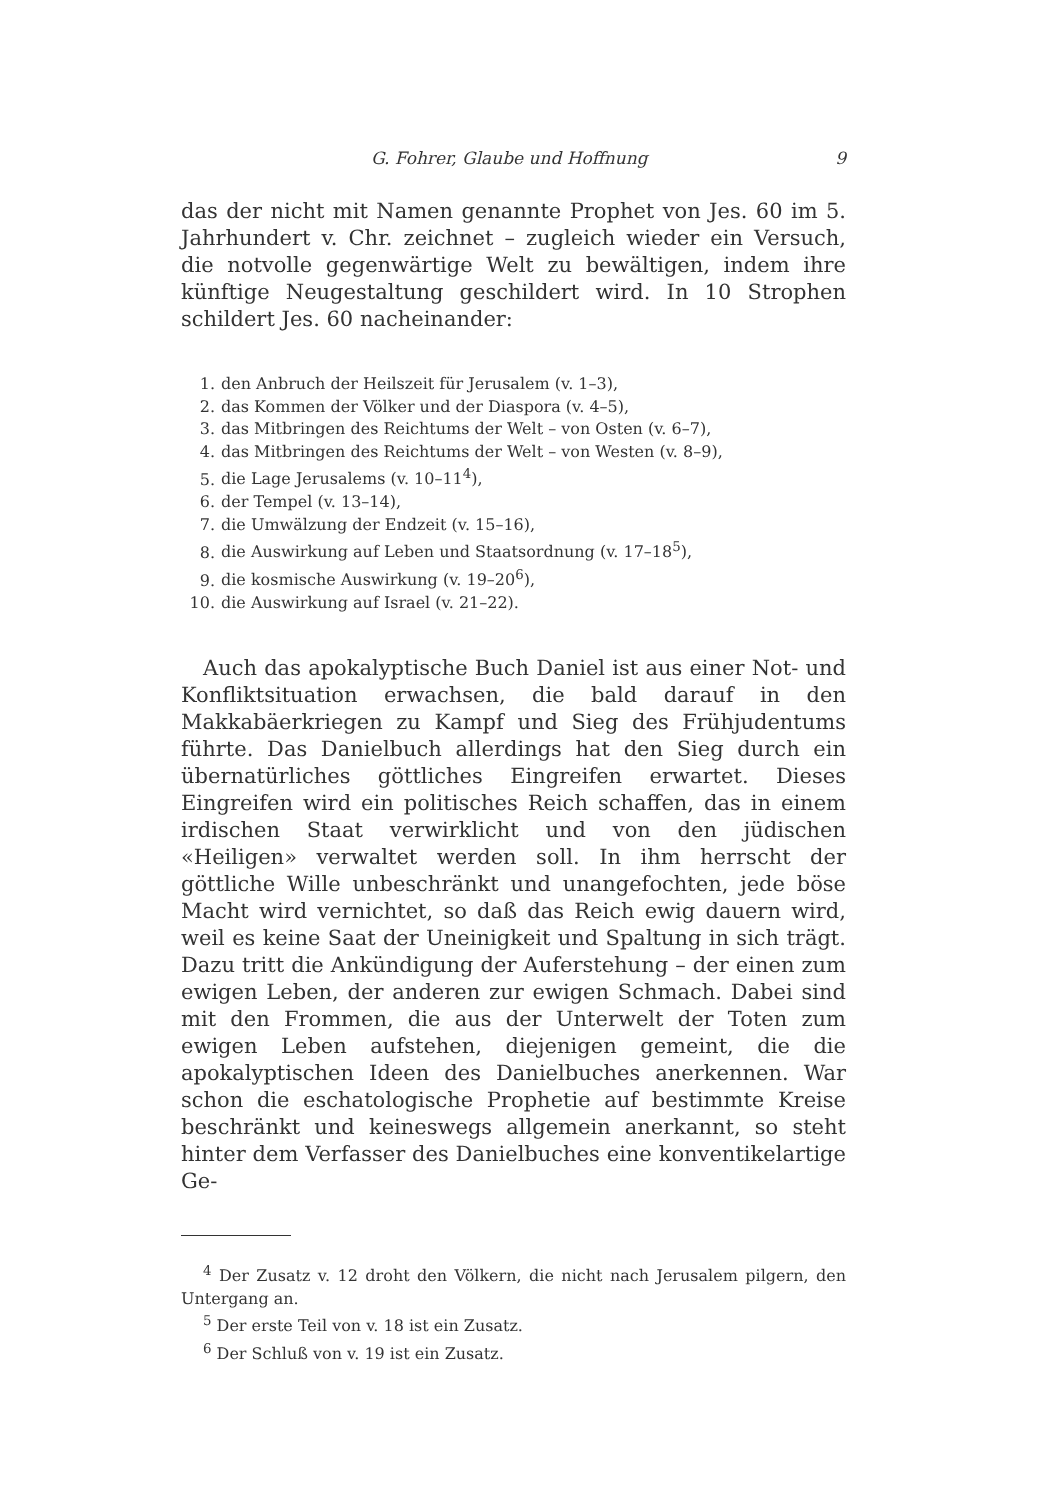G. Fohrer, Glaube und Hoffnung 9
das der nicht mit Namen genannte Prophet von Jes. 60 im 5. Jahrhundert v. Chr. zeichnet – zugleich wieder ein Versuch, die notvolle gegenwärtige Welt zu bewältigen, indem ihre künftige Neugestaltung geschildert wird. In 10 Strophen schildert Jes. 60 nacheinander:
1. den Anbruch der Heilszeit für Jerusalem (v. 1–3),
2. das Kommen der Völker und der Diaspora (v. 4–5),
3. das Mitbringen des Reichtums der Welt – von Osten (v. 6–7),
4. das Mitbringen des Reichtums der Welt – von Westen (v. 8–9),
5. die Lage Jerusalems (v. 10–11<sup>4</sup>),
6. der Tempel (v. 13–14),
7. die Umwälzung der Endzeit (v. 15–16),
8. die Auswirkung auf Leben und Staatsordnung (v. 17–18<sup>5</sup>),
9. die kosmische Auswirkung (v. 19–20<sup>6</sup>),
10. die Auswirkung auf Israel (v. 21–22).
Auch das apokalyptische Buch Daniel ist aus einer Not- und Konfliktsituation erwachsen, die bald darauf in den Makkabäerkriegen zu Kampf und Sieg des Frühjudentums führte. Das Danielbuch allerdings hat den Sieg durch ein übernatürliches göttliches Eingreifen erwartet. Dieses Eingreifen wird ein politisches Reich schaffen, das in einem irdischen Staat verwirklicht und von den jüdischen «Heiligen» verwaltet werden soll. In ihm herrscht der göttliche Wille unbeschränkt und unangefochten, jede böse Macht wird vernichtet, so daß das Reich ewig dauern wird, weil es keine Saat der Uneinigkeit und Spaltung in sich trägt. Dazu tritt die Ankündigung der Auferstehung – der einen zum ewigen Leben, der anderen zur ewigen Schmach. Dabei sind mit den Frommen, die aus der Unterwelt der Toten zum ewigen Leben aufstehen, diejenigen gemeint, die die apokalyptischen Ideen des Danielbuches anerkennen. War schon die eschatologische Prophetie auf bestimmte Kreise beschränkt und keineswegs allgemein anerkannt, so steht hinter dem Verfasser des Danielbuches eine konventikelartige Ge-
<sup>4</sup> Der Zusatz v. 12 droht den Völkern, die nicht nach Jerusalem pilgern, den Untergang an.
<sup>5</sup> Der erste Teil von v. 18 ist ein Zusatz.
<sup>6</sup> Der Schluß von v. 19 ist ein Zusatz.